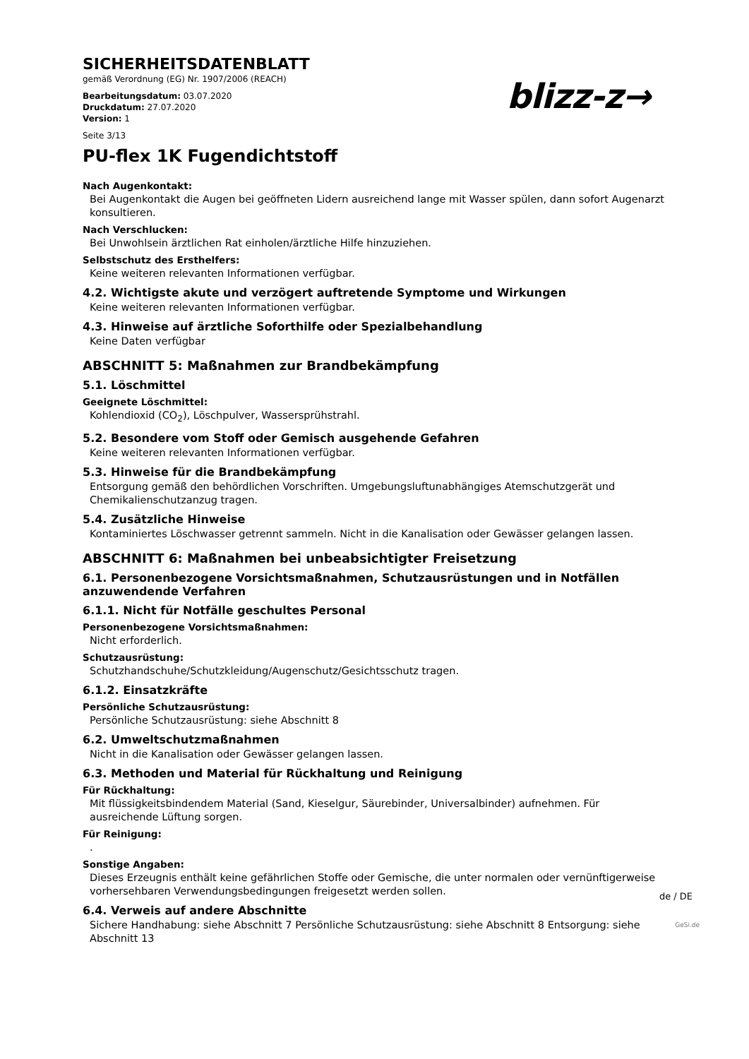SICHERHEITSDATENBLATT
gemäß Verordnung (EG) Nr. 1907/2006 (REACH)
Bearbeitungsdatum: 03.07.2020
Druckdatum: 27.07.2020
Version: 1
Seite 3/13
blizz-z→
PU-flex 1K Fugendichtstoff
Nach Augenkontakt:
Bei Augenkontakt die Augen bei geöffneten Lidern ausreichend lange mit Wasser spülen, dann sofort Augenarzt konsultieren.
Nach Verschlucken:
Bei Unwohlsein ärztlichen Rat einholen/ärztliche Hilfe hinzuziehen.
Selbstschutz des Ersthelfers:
Keine weiteren relevanten Informationen verfügbar.
4.2. Wichtigste akute und verzögert auftretende Symptome und Wirkungen
Keine weiteren relevanten Informationen verfügbar.
4.3. Hinweise auf ärztliche Soforthilfe oder Spezialbehandlung
Keine Daten verfügbar
ABSCHNITT 5: Maßnahmen zur Brandbekämpfung
5.1. Löschmittel
Geeignete Löschmittel:
Kohlendioxid (CO<sub>2</sub>), Löschpulver, Wassersprühstrahl.
5.2. Besondere vom Stoff oder Gemisch ausgehende Gefahren
Keine weiteren relevanten Informationen verfügbar.
5.3. Hinweise für die Brandbekämpfung
Entsorgung gemäß den behördlichen Vorschriften. Umgebungsluftunabhängiges Atemschutzgerät und Chemikalienschutzanzug tragen.
5.4. Zusätzliche Hinweise
Kontaminiertes Löschwasser getrennt sammeln. Nicht in die Kanalisation oder Gewässer gelangen lassen.
ABSCHNITT 6: Maßnahmen bei unbeabsichtigter Freisetzung
6.1. Personenbezogene Vorsichtsmaßnahmen, Schutzausrüstungen und in Notfällen anzuwendende Verfahren
6.1.1. Nicht für Notfälle geschultes Personal
Personenbezogene Vorsichtsmaßnahmen:
Nicht erforderlich.
Schutzausrüstung:
Schutzhandschuhe/Schutzkleidung/Augenschutz/Gesichtsschutz tragen.
6.1.2. Einsatzkräfte
Persönliche Schutzausrüstung:
Persönliche Schutzausrüstung: siehe Abschnitt 8
6.2. Umweltschutzmaßnahmen
Nicht in die Kanalisation oder Gewässer gelangen lassen.
6.3. Methoden und Material für Rückhaltung und Reinigung
Für Rückhaltung:
Mit flüssigkeitsbindendem Material (Sand, Kieselgur, Säurebinder, Universalbinder) aufnehmen. Für ausreichende Lüftung sorgen.
Für Reinigung:
.
Sonstige Angaben:
Dieses Erzeugnis enthält keine gefährlichen Stoffe oder Gemische, die unter normalen oder vernünftigerweise vorhersehbaren Verwendungsbedingungen freigesetzt werden sollen.
6.4. Verweis auf andere Abschnitte
Sichere Handhabung: siehe Abschnitt 7 Persönliche Schutzausrüstung: siehe Abschnitt 8 Entsorgung: siehe Abschnitt 13
de / DE
GeSi.de